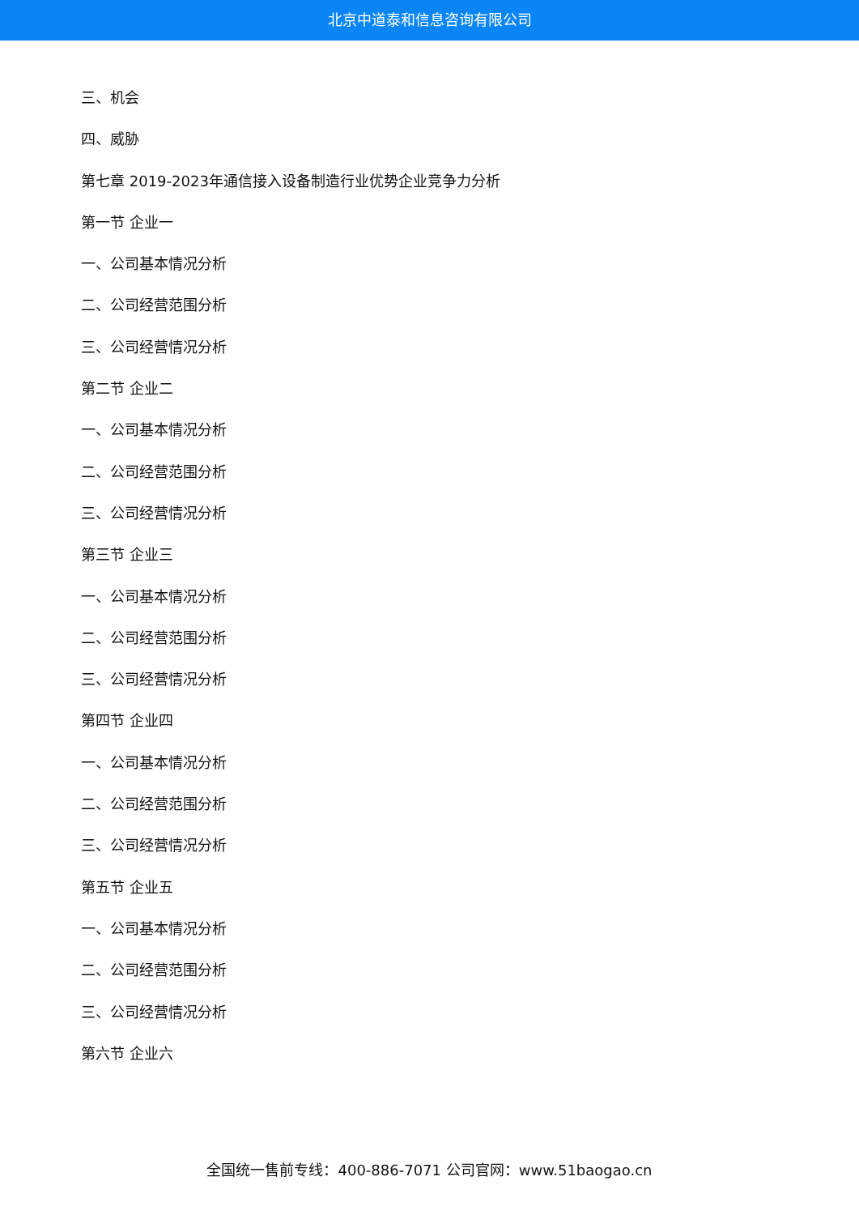北京中道泰和信息咨询有限公司
三、机会
四、威胁
第七章 2019-2023年通信接入设备制造行业优势企业竞争力分析
第一节 企业一
一、公司基本情况分析
二、公司经营范围分析
三、公司经营情况分析
第二节 企业二
一、公司基本情况分析
二、公司经营范围分析
三、公司经营情况分析
第三节 企业三
一、公司基本情况分析
二、公司经营范围分析
三、公司经营情况分析
第四节 企业四
一、公司基本情况分析
二、公司经营范围分析
三、公司经营情况分析
第五节 企业五
一、公司基本情况分析
二、公司经营范围分析
三、公司经营情况分析
第六节 企业六
全国统一售前专线：400-886-7071 公司官网：www.51baogao.cn